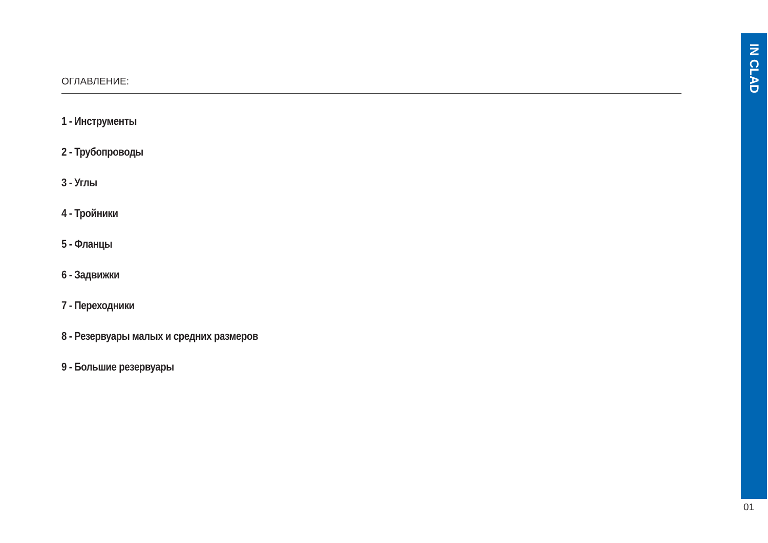ОГЛАВЛЕНИЕ:
1 - Инструменты
2 - Трубопроводы
3 - Углы
4 - Тройники
5 - Фланцы
6 - Задвижки
7 - Переходники
8 - Резервуары малых и средних размеров
9 - Большие резервуары
IN CLAD
01